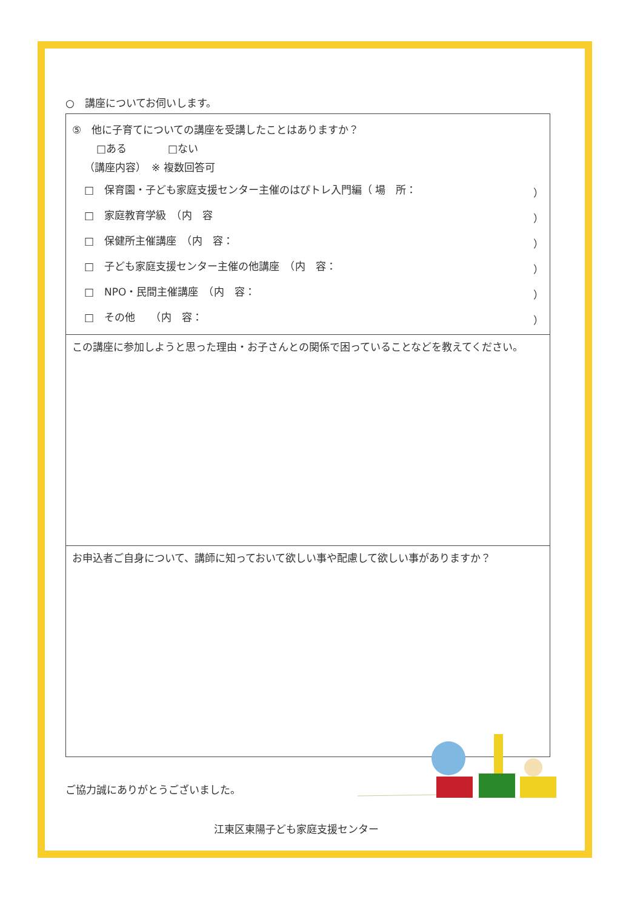○　講座についてお伺いします。
| ⑤ 他に子育てについての講座を受講したことはありますか？ □ある □ない （講座内容） ※ 複数回答可 □ 保育園・子ども家庭支援センター主催のはぴトレ入門編（ 場 所： ） □ 家庭教育学級 （内 容 ） □ 保健所主催講座 （内 容： ） □ 子ども家庭支援センター主催の他講座 （内 容： ） □ NPO・民間主催講座 （内 容： ） □ その他 （内 容： ） |
| この講座に参加しようと思った理由・お子さんとの関係で困っていることなどを教えてください。 |
| お申込者ご自身について、講師に知っておいて欲しい事や配慮して欲しい事がありますか？ |
ご協力誠にありがとうございました。
江東区東陽子ども家庭支援センター